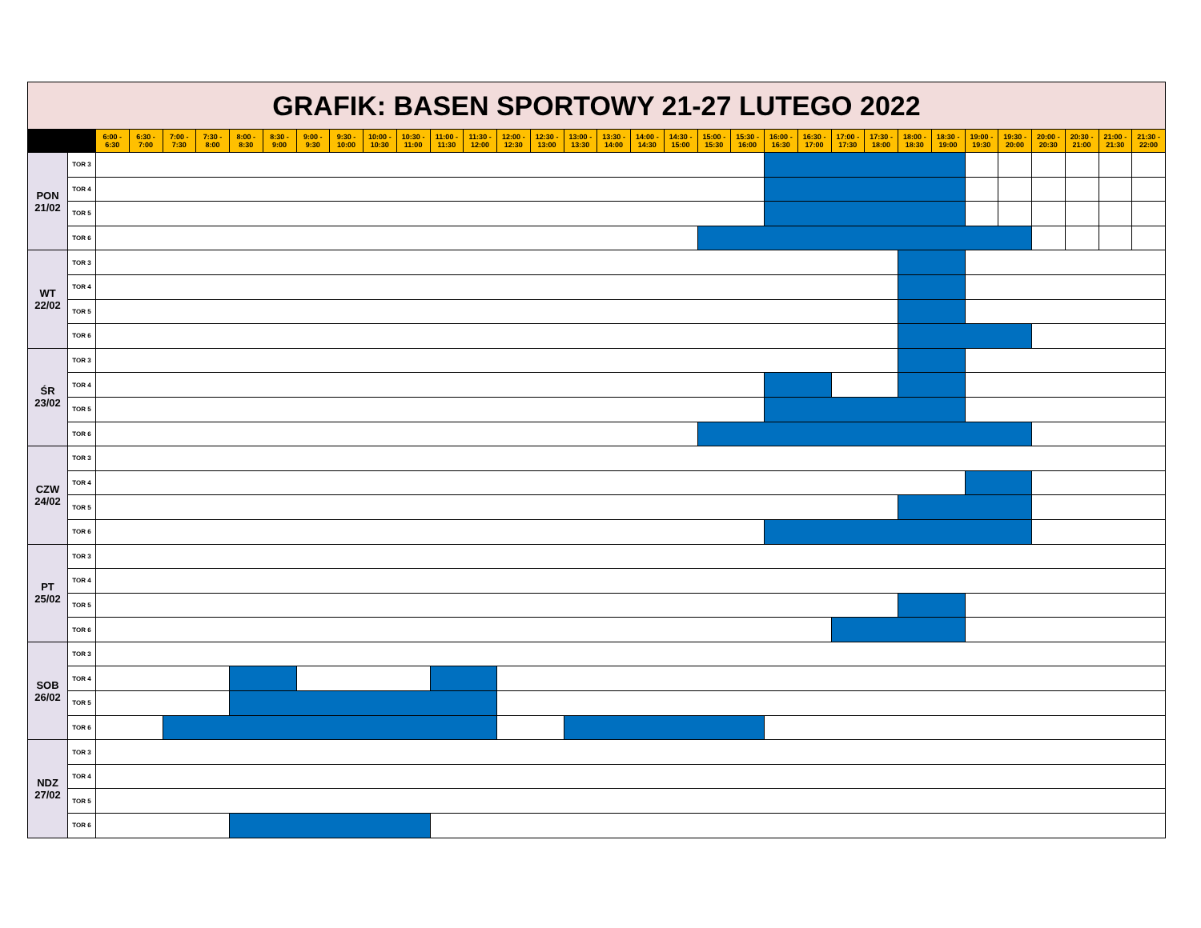| GRAFIK: BASEN SPORTOWY 21-27 LUTEGO 2022 | | | | | | | | | | | | | | | | | | | | | | | | | | | | | | | | | |
| | | 6:00 - 6:30 | 6:30 - 7:00 | 7:00 - 7:30 | 7:30 - 8:00 | 8:00 - 8:30 | 8:30 - 9:00 | 9:00 - 9:30 | 9:30 - 10:00 | 10:00 - 10:30 | 10:30 - 11:00 | 11:00 - 11:30 | 11:30 - 12:00 | 12:00 - 12:30 | 12:30 - 13:00 | 13:00 - 13:30 | 13:30 - 14:00 | 14:00 - 14:30 | 14:30 - 15:00 | 15:00 - 15:30 | 15:30 - 16:00 | 16:00 - 16:30 | 16:30 - 17:00 | 17:00 - 17:30 | 17:30 - 18:00 | 18:00 - 18:30 | 18:30 - 19:00 | 19:00 - 19:30 | 19:30 - 20:00 | 20:00 - 20:30 | 20:30 - 21:00 | 21:00 - 21:30 | 21:30 - 22:00 |
| PON 21/02 | TOR 3 | | | | | | | | | | | | | | | | | | | | | | | | | | | | | | | | |
| | TOR 4 | | | | | | | | | | | | | | | | | | | | | | | | | | | | | | | | |
| | TOR 5 | | | | | | | | | | | | | | | | | | | | | | | | | | | | | | | | |
| | TOR 6 | | | | | | | | | | | | | | | | | | | | | | | | | | | | | | | | |
| WT 22/02 | TOR 3 | | | | | | | | | | | | | | | | | | | | | | | | | | | | | | | | |
| | TOR 4 | | | | | | | | | | | | | | | | | | | | | | | | | | | | | | | | |
| | TOR 5 | | | | | | | | | | | | | | | | | | | | | | | | | | | | | | | | |
| | TOR 6 | | | | | | | | | | | | | | | | | | | | | | | | | | | | | | | | |
| ŚR 23/02 | TOR 3 | | | | | | | | | | | | | | | | | | | | | | | | | | | | | | | | |
| | TOR 4 | | | | | | | | | | | | | | | | | | | | | | | | | | | | | | | | |
| | TOR 5 | | | | | | | | | | | | | | | | | | | | | | | | | | | | | | | | |
| | TOR 6 | | | | | | | | | | | | | | | | | | | | | | | | | | | | | | | | |
| CZW 24/02 | TOR 3 | | | | | | | | | | | | | | | | | | | | | | | | | | | | | | | | |
| | TOR 4 | | | | | | | | | | | | | | | | | | | | | | | | | | | | | | | | |
| | TOR 5 | | | | | | | | | | | | | | | | | | | | | | | | | | | | | | | | |
| | TOR 6 | | | | | | | | | | | | | | | | | | | | | | | | | | | | | | | | |
| PT 25/02 | TOR 3 | | | | | | | | | | | | | | | | | | | | | | | | | | | | | | | | |
| | TOR 4 | | | | | | | | | | | | | | | | | | | | | | | | | | | | | | | | |
| | TOR 5 | | | | | | | | | | | | | | | | | | | | | | | | | | | | | | | | |
| | TOR 6 | | | | | | | | | | | | | | | | | | | | | | | | | | | | | | | | |
| SOB 26/02 | TOR 3 | | | | | | | | | | | | | | | | | | | | | | | | | | | | | | | | |
| | TOR 4 | | | | | | | | | | | | | | | | | | | | | | | | | | | | | | | | |
| | TOR 5 | | | | | | | | | | | | | | | | | | | | | | | | | | | | | | | | |
| | TOR 6 | | | | | | | | | | | | | | | | | | | | | | | | | | | | | | | | |
| NDZ 27/02 | TOR 3 | | | | | | | | | | | | | | | | | | | | | | | | | | | | | | | | |
| | TOR 4 | | | | | | | | | | | | | | | | | | | | | | | | | | | | | | | | |
| | TOR 5 | | | | | | | | | | | | | | | | | | | | | | | | | | | | | | | | |
| | TOR 6 | | | | | | | | | | | | | | | | | | | | | | | | | | | | | | | | |